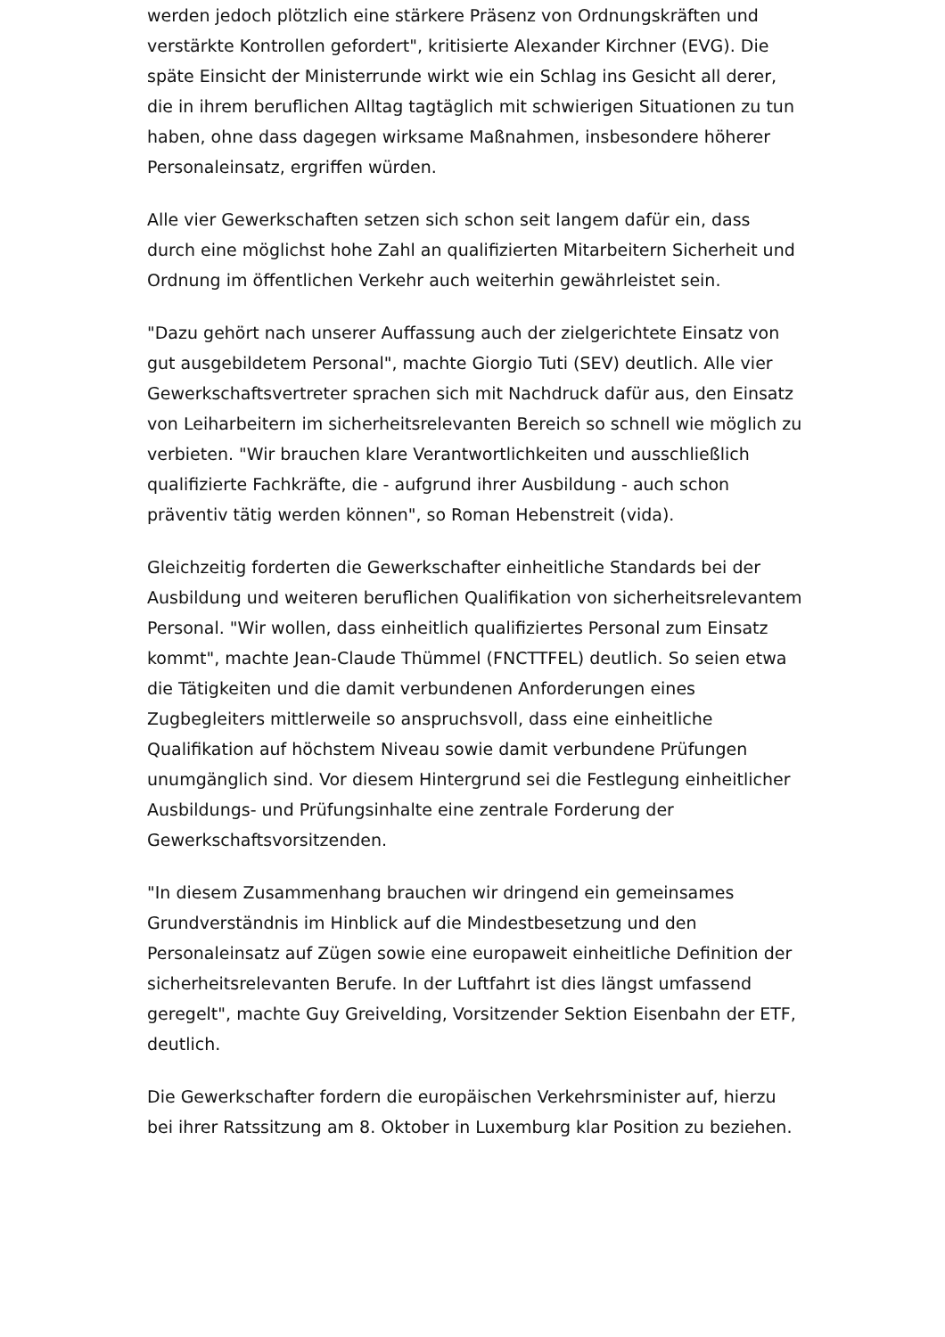werden jedoch plötzlich eine stärkere Präsenz von Ordnungskräften und verstärkte Kontrollen gefordert", kritisierte Alexander Kirchner (EVG). Die späte Einsicht der Ministerrunde wirkt wie ein Schlag ins Gesicht all derer, die in ihrem beruflichen Alltag tagtäglich mit schwierigen Situationen zu tun haben, ohne dass dagegen wirksame Maßnahmen, insbesondere höherer Personaleinsatz, ergriffen würden.
Alle vier Gewerkschaften setzen sich schon seit langem dafür ein, dass durch eine möglichst hohe Zahl an qualifizierten Mitarbeitern Sicherheit und Ordnung im öffentlichen Verkehr auch weiterhin gewährleistet sein.
"Dazu gehört nach unserer Auffassung auch der zielgerichtete Einsatz von gut ausgebildetem Personal", machte Giorgio Tuti (SEV) deutlich. Alle vier Gewerkschaftsvertreter sprachen sich mit Nachdruck dafür aus, den Einsatz von Leiharbeitern im sicherheitsrelevanten Bereich so schnell wie möglich zu verbieten. "Wir brauchen klare Verantwortlichkeiten und ausschließlich qualifizierte Fachkräfte, die - aufgrund ihrer Ausbildung - auch schon präventiv tätig werden können", so Roman Hebenstreit (vida).
Gleichzeitig forderten die Gewerkschafter einheitliche Standards bei der Ausbildung und weiteren beruflichen Qualifikation von sicherheitsrelevantem Personal. "Wir wollen, dass einheitlich qualifiziertes Personal zum Einsatz kommt", machte Jean-Claude Thümmel (FNCTTFEL) deutlich. So seien etwa die Tätigkeiten und die damit verbundenen Anforderungen eines Zugbegleiters mittlerweile so anspruchsvoll, dass eine einheitliche Qualifikation auf höchstem Niveau sowie damit verbundene Prüfungen unumgänglich sind. Vor diesem Hintergrund sei die Festlegung einheitlicher Ausbildungs- und Prüfungsinhalte eine zentrale Forderung der Gewerkschaftsvorsitzenden.
"In diesem Zusammenhang brauchen wir dringend ein gemeinsames Grundverständnis im Hinblick auf die Mindestbesetzung und den Personaleinsatz auf Zügen sowie eine europaweit einheitliche Definition der sicherheitsrelevanten Berufe. In der Luftfahrt ist dies längst umfassend geregelt", machte Guy Greivelding, Vorsitzender Sektion Eisenbahn der ETF, deutlich.
Die Gewerkschafter fordern die europäischen Verkehrsminister auf, hierzu bei ihrer Ratssitzung am 8. Oktober in Luxemburg klar Position zu beziehen.